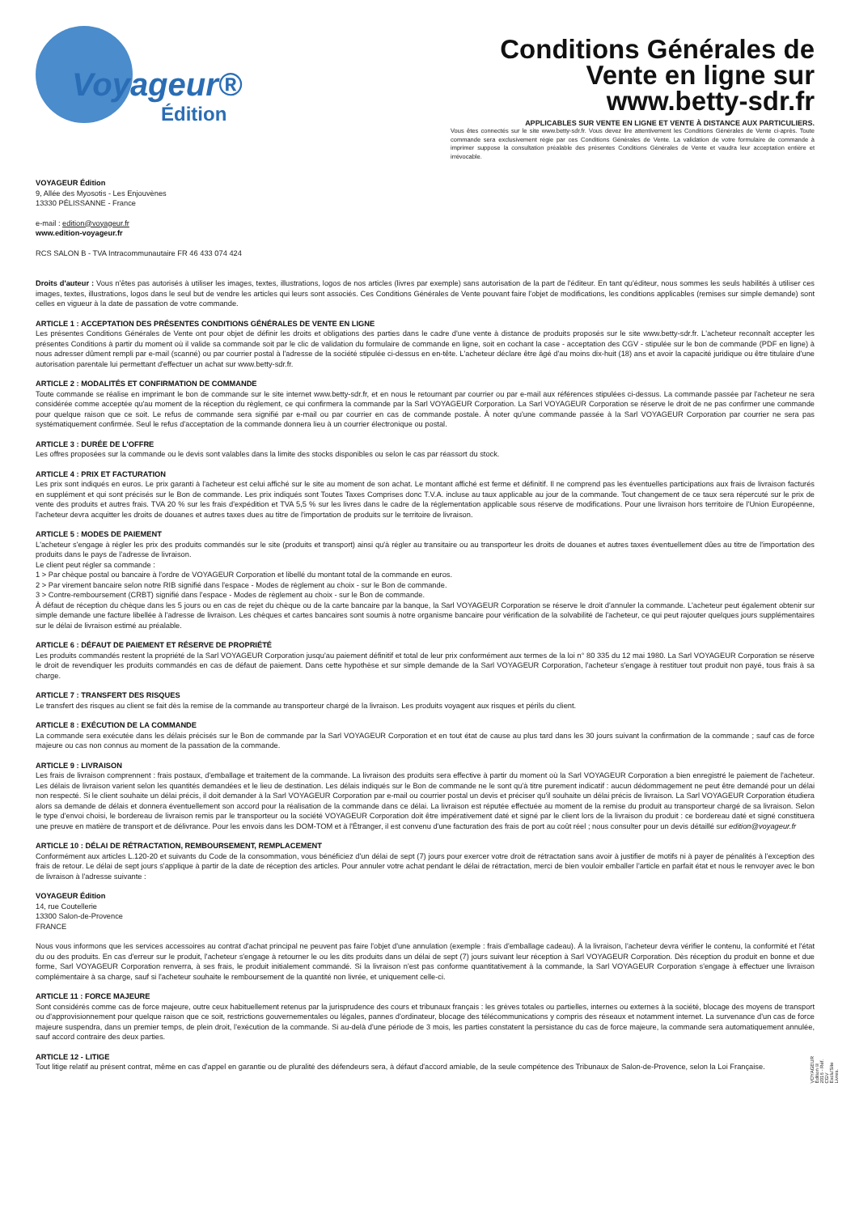Voyageur®
Édition
Conditions Générales de Vente en ligne sur www.betty-sdr.fr
APPLICABLES SUR VENTE EN LIGNE ET VENTE À DISTANCE AUX PARTICULIERS.
Vous êtes connectés sur le site www.betty-sdr.fr. Vous devez lire attentivement les Conditions Générales de Vente ci-après. Toute commande sera exclusivement régie par ces Conditions Générales de Vente. La validation de votre formulaire de commande à imprimer suppose la consultation préalable des présentes Conditions Générales de Vente et vaudra leur acceptation entière et irrévocable.
VOYAGEUR Édition
9, Allée des Myosotis - Les Enjouvènes
13330 PÉLISSANNE - France
e-mail : edition@voyageur.fr
www.edition-voyageur.fr
RCS SALON B - TVA Intracommunautaire FR 46 433 074 424
Droits d'auteur : Vous n'êtes pas autorisés à utiliser les images, textes, illustrations, logos de nos articles (livres par exemple) sans autorisation de la part de l'éditeur. En tant qu'éditeur, nous sommes les seuls habilités à utiliser ces images, textes, illustrations, logos dans le seul but de vendre les articles qui leurs sont associés. Ces Conditions Générales de Vente pouvant faire l'objet de modifications, les conditions applicables (remises sur simple demande) sont celles en vigueur à la date de passation de votre commande.
ARTICLE 1 : ACCEPTATION DES PRÉSENTES CONDITIONS GÉNÉRALES DE VENTE EN LIGNE
Les présentes Conditions Générales de Vente ont pour objet de définir les droits et obligations des parties dans le cadre d'une vente à distance de produits proposés sur le site www.betty-sdr.fr. L'acheteur reconnaît accepter les présentes Conditions à partir du moment où il valide sa commande soit par le clic de validation du formulaire de commande en ligne, soit en cochant la case - acceptation des CGV - stipulée sur le bon de commande (PDF en ligne) à nous adresser dûment rempli par e-mail (scanné) ou par courrier postal à l'adresse de la société stipulée ci-dessus en en-tête. L'acheteur déclare être âgé d'au moins dix-huit (18) ans et avoir la capacité juridique ou être titulaire d'une autorisation parentale lui permettant d'effectuer un achat sur www.betty-sdr.fr.
ARTICLE 2 : MODALITÉS ET CONFIRMATION DE COMMANDE
Toute commande se réalise en imprimant le bon de commande sur le site internet www.betty-sdr.fr, et en nous le retournant par courrier ou par e-mail aux références stipulées ci-dessus. La commande passée par l'acheteur ne sera considérée comme acceptée qu'au moment de la réception du règlement, ce qui confirmera la commande par la Sarl VOYAGEUR Corporation. La Sarl VOYAGEUR Corporation se réserve le droit de ne pas confirmer une commande pour quelque raison que ce soit. Le refus de commande sera signifié par e-mail ou par courrier en cas de commande postale. À noter qu'une commande passée à la Sarl VOYAGEUR Corporation par courrier ne sera pas systématiquement confirmée. Seul le refus d'acceptation de la commande donnera lieu à un courrier électronique ou postal.
ARTICLE 3 : DURÉE DE L'OFFRE
Les offres proposées sur la commande ou le devis sont valables dans la limite des stocks disponibles ou selon le cas par réassort du stock.
ARTICLE 4 : PRIX ET FACTURATION
Les prix sont indiqués en euros. Le prix garanti à l'acheteur est celui affiché sur le site au moment de son achat. Le montant affiché est ferme et définitif. Il ne comprend pas les éventuelles participations aux frais de livraison facturés en supplément et qui sont précisés sur le Bon de commande. Les prix indiqués sont Toutes Taxes Comprises donc T.V.A. incluse au taux applicable au jour de la commande. Tout changement de ce taux sera répercuté sur le prix de vente des produits et autres frais. TVA 20 % sur les frais d'expédition et TVA 5,5 % sur les livres dans le cadre de la réglementation applicable sous réserve de modifications. Pour une livraison hors territoire de l'Union Européenne, l'acheteur devra acquitter les droits de douanes et autres taxes dues au titre de l'importation de produits sur le territoire de livraison.
ARTICLE 5 : MODES DE PAIEMENT
L'acheteur s'engage à régler les prix des produits commandés sur le site (produits et transport) ainsi qu'à régler au transitaire ou au transporteur les droits de douanes et autres taxes éventuellement dûes au titre de l'importation des produits dans le pays de l'adresse de livraison.
Le client peut régler sa commande :
1 > Par chèque postal ou bancaire à l'ordre de VOYAGEUR Corporation et libellé du montant total de la commande en euros.
2 > Par virement bancaire selon notre RIB signifié dans l'espace - Modes de règlement au choix - sur le Bon de commande.
3 > Contre-remboursement (CRBT) signifié dans l'espace - Modes de règlement au choix - sur le Bon de commande.
À défaut de réception du chèque dans les 5 jours ou en cas de rejet du chèque ou de la carte bancaire par la banque, la Sarl VOYAGEUR Corporation se réserve le droit d'annuler la commande. L'acheteur peut également obtenir sur simple demande une facture libellée à l'adresse de livraison. Les chèques et cartes bancaires sont soumis à notre organisme bancaire pour vérification de la solvabilité de l'acheteur, ce qui peut rajouter quelques jours supplémentaires sur le délai de livraison estimé au préalable.
ARTICLE 6 : DÉFAUT DE PAIEMENT ET RÉSERVE DE PROPRIÉTÉ
Les produits commandés restent la propriété de la Sarl VOYAGEUR Corporation jusqu'au paiement définitif et total de leur prix conformément aux termes de la loi n° 80 335 du 12 mai 1980. La Sarl VOYAGEUR Corporation se réserve le droit de revendiquer les produits commandés en cas de défaut de paiement. Dans cette hypothèse et sur simple demande de la Sarl VOYAGEUR Corporation, l'acheteur s'engage à restituer tout produit non payé, tous frais à sa charge.
ARTICLE 7 : TRANSFERT DES RISQUES
Le transfert des risques au client se fait dès la remise de la commande au transporteur chargé de la livraison. Les produits voyagent aux risques et périls du client.
ARTICLE 8 : EXÉCUTION DE LA COMMANDE
La commande sera exécutée dans les délais précisés sur le Bon de commande par la Sarl VOYAGEUR Corporation et en tout état de cause au plus tard dans les 30 jours suivant la confirmation de la commande ; sauf cas de force majeure ou cas non connus au moment de la passation de la commande.
ARTICLE 9 : LIVRAISON
Les frais de livraison comprennent : frais postaux, d'emballage et traitement de la commande. La livraison des produits sera effective à partir du moment où la Sarl VOYAGEUR Corporation a bien enregistré le paiement de l'acheteur. Les délais de livraison varient selon les quantités demandées et le lieu de destination. Les délais indiqués sur le Bon de commande ne le sont qu'à titre purement indicatif : aucun dédommagement ne peut être demandé pour un délai non respecté. Si le client souhaite un délai précis, il doit demander à la Sarl VOYAGEUR Corporation par e-mail ou courrier postal un devis et préciser qu'il souhaite un délai précis de livraison. La Sarl VOYAGEUR Corporation étudiera alors sa demande de délais et donnera éventuellement son accord pour la réalisation de la commande dans ce délai. La livraison est réputée effectuée au moment de la remise du produit au transporteur chargé de sa livraison. Selon le type d'envoi choisi, le bordereau de livraison remis par le transporteur ou la société VOYAGEUR Corporation doit être impérativement daté et signé par le client lors de la livraison du produit : ce bordereau daté et signé constituera une preuve en matière de transport et de délivrance. Pour les envois dans les DOM-TOM et à l'Étranger, il est convenu d'une facturation des frais de port au coût réel ; nous consulter pour un devis détaillé sur edition@voyageur.fr
ARTICLE 10 : DÉLAI DE RÉTRACTATION, REMBOURSEMENT, REMPLACEMENT
Conformément aux articles L.120-20 et suivants du Code de la consommation, vous bénéficiez d'un délai de sept (7) jours pour exercer votre droit de rétractation sans avoir à justifier de motifs ni à payer de pénalités à l'exception des frais de retour. Le délai de sept jours s'applique à partir de la date de réception des articles. Pour annuler votre achat pendant le délai de rétractation, merci de bien vouloir emballer l'article en parfait état et nous le renvoyer avec le bon de livraison à l'adresse suivante :
VOYAGEUR Édition
14, rue Coutellerie
13300 Salon-de-Provence
FRANCE
Nous vous informons que les services accessoires au contrat d'achat principal ne peuvent pas faire l'objet d'une annulation (exemple : frais d'emballage cadeau). À la livraison, l'acheteur devra vérifier le contenu, la conformité et l'état du ou des produits. En cas d'erreur sur le produit, l'acheteur s'engage à retourner le ou les dits produits dans un délai de sept (7) jours suivant leur réception à Sarl VOYAGEUR Corporation. Dès réception du produit en bonne et due forme, Sarl VOYAGEUR Corporation renverra, à ses frais, le produit initialement commandé. Si la livraison n'est pas conforme quantitativement à la commande, la Sarl VOYAGEUR Corporation s'engage à effectuer une livraison complémentaire à sa charge, sauf si l'acheteur souhaite le remboursement de la quantité non livrée, et uniquement celle-ci.
ARTICLE 11 : FORCE MAJEURE
Sont considérés comme cas de force majeure, outre ceux habituellement retenus par la jurisprudence des cours et tribunaux français : les grèves totales ou partielles, internes ou externes à la société, blocage des moyens de transport ou d'approvisionnement pour quelque raison que ce soit, restrictions gouvernementales ou légales, pannes d'ordinateur, blocage des télécommunications y compris des réseaux et notamment internet. La survenance d'un cas de force majeure suspendra, dans un premier temps, de plein droit, l'exécution de la commande. Si au-delà d'une période de 3 mois, les parties constatent la persistance du cas de force majeure, la commande sera automatiquement annulée, sauf accord contraire des deux parties.
ARTICLE 12 - LITIGE
Tout litige relatif au présent contrat, même en cas d'appel en garantie ou de pluralité des défendeurs sera, à défaut d'accord amiable, de la seule compétence des Tribunaux de Salon-de-Provence, selon la Loi Française.
VOYAGEUR Édition © 2016 - Réf. CGV Exclu'Site Livres.